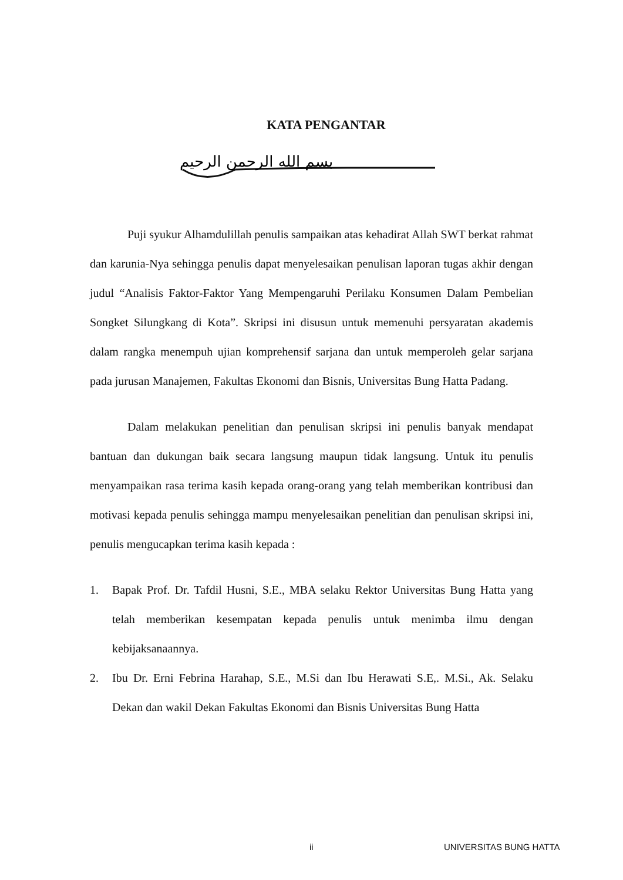KATA PENGANTAR
بسم الله الرحمن الرحيم
Puji syukur Alhamdulillah penulis sampaikan atas kehadirat Allah SWT berkat rahmat dan karunia-Nya sehingga penulis dapat menyelesaikan penulisan laporan tugas akhir dengan judul “Analisis Faktor-Faktor Yang Mempengaruhi Perilaku Konsumen Dalam Pembelian Songket Silungkang di Kota”. Skripsi ini disusun untuk memenuhi persyaratan akademis dalam rangka menempuh ujian komprehensif sarjana dan untuk memperoleh gelar sarjana pada jurusan Manajemen, Fakultas Ekonomi dan Bisnis, Universitas Bung Hatta Padang.
Dalam melakukan penelitian dan penulisan skripsi ini penulis banyak mendapat bantuan dan dukungan baik secara langsung maupun tidak langsung. Untuk itu penulis menyampaikan rasa terima kasih kepada orang-orang yang telah memberikan kontribusi dan motivasi kepada penulis sehingga mampu menyelesaikan penelitian dan penulisan skripsi ini, penulis mengucapkan terima kasih kepada :
1. Bapak Prof. Dr. Tafdil Husni, S.E., MBA selaku Rektor Universitas Bung Hatta yang telah memberikan kesempatan kepada penulis untuk menimba ilmu dengan kebijaksanaannya.
2. Ibu Dr. Erni Febrina Harahap, S.E., M.Si dan Ibu Herawati S.E,. M.Si., Ak. Selaku Dekan dan wakil Dekan Fakultas Ekonomi dan Bisnis Universitas Bung Hatta
ii UNIVERSITAS BUNG HATTA